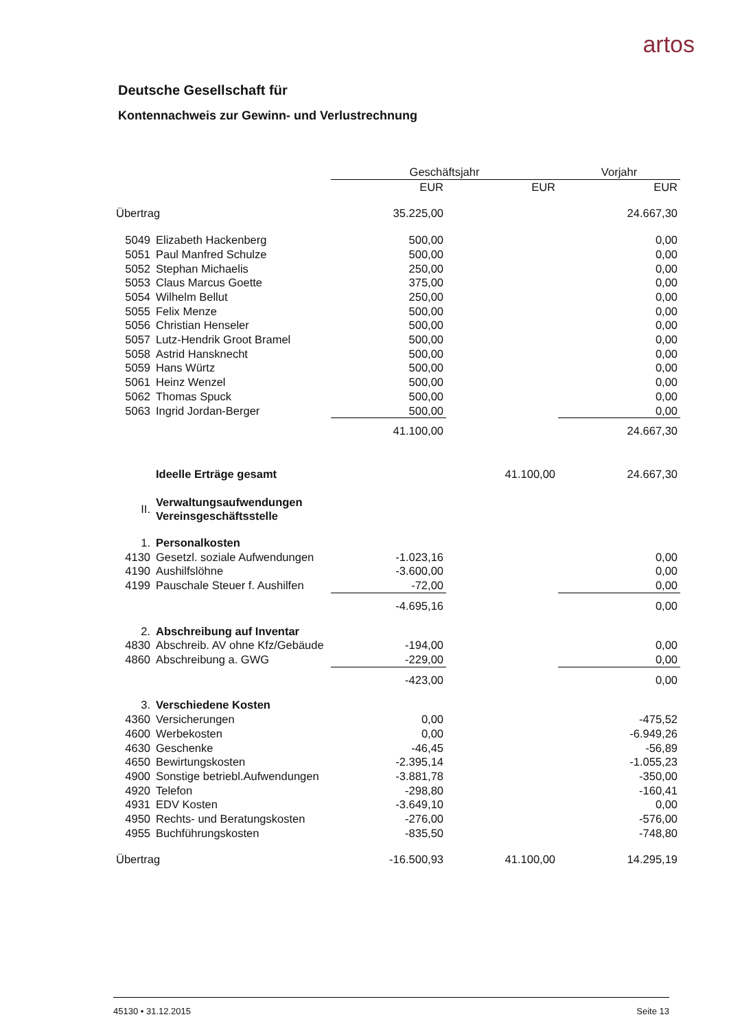artos
Deutsche Gesellschaft für
Kontennachweis zur Gewinn- und Verlustrechnung
| | | Geschäftsjahr | | Vorjahr |
| --- | --- | --- | --- | --- |
| | | EUR | EUR | EUR |
| Übertrag | | 35.225,00 | | 24.667,30 |
| 5049 | Elizabeth Hackenberg | 500,00 | | 0,00 |
| 5051 | Paul Manfred Schulze | 500,00 | | 0,00 |
| 5052 | Stephan Michaelis | 250,00 | | 0,00 |
| 5053 | Claus Marcus Goette | 375,00 | | 0,00 |
| 5054 | Wilhelm Bellut | 250,00 | | 0,00 |
| 5055 | Felix Menze | 500,00 | | 0,00 |
| 5056 | Christian Henseler | 500,00 | | 0,00 |
| 5057 | Lutz-Hendrik Groot Bramel | 500,00 | | 0,00 |
| 5058 | Astrid Hansknecht | 500,00 | | 0,00 |
| 5059 | Hans Würtz | 500,00 | | 0,00 |
| 5061 | Heinz Wenzel | 500,00 | | 0,00 |
| 5062 | Thomas Spuck | 500,00 | | 0,00 |
| 5063 | Ingrid Jordan-Berger | 500,00 | | 0,00 |
| | | 41.100,00 | | 24.667,30 |
| | Ideelle Erträge gesamt | | 41.100,00 | 24.667,30 |
| II. | Verwaltungsaufwendungen Vereinsgeschäftsstelle | | | |
| 1. | Personalkosten | | | |
| 4130 | Gesetzl. soziale Aufwendungen | -1.023,16 | | 0,00 |
| 4190 | Aushilfslöhne | -3.600,00 | | 0,00 |
| 4199 | Pauschale Steuer f. Aushilfen | -72,00 | | 0,00 |
| | | -4.695,16 | | 0,00 |
| 2. | Abschreibung auf Inventar | | | |
| 4830 | Abschreib. AV ohne Kfz/Gebäude | -194,00 | | 0,00 |
| 4860 | Abschreibung a. GWG | -229,00 | | 0,00 |
| | | -423,00 | | 0,00 |
| 3. | Verschiedene Kosten | | | |
| 4360 | Versicherungen | 0,00 | | -475,52 |
| 4600 | Werbekosten | 0,00 | | -6.949,26 |
| 4630 | Geschenke | -46,45 | | -56,89 |
| 4650 | Bewirtungskosten | -2.395,14 | | -1.055,23 |
| 4900 | Sonstige betriebl.Aufwendungen | -3.881,78 | | -350,00 |
| 4920 | Telefon | -298,80 | | -160,41 |
| 4931 | EDV Kosten | -3.649,10 | | 0,00 |
| 4950 | Rechts- und Beratungskosten | -276,00 | | -576,00 |
| 4955 | Buchführungskosten | -835,50 | | -748,80 |
| Übertrag | | -16.500,93 | 41.100,00 | 14.295,19 |
45130 • 31.12.2015 Seite 13